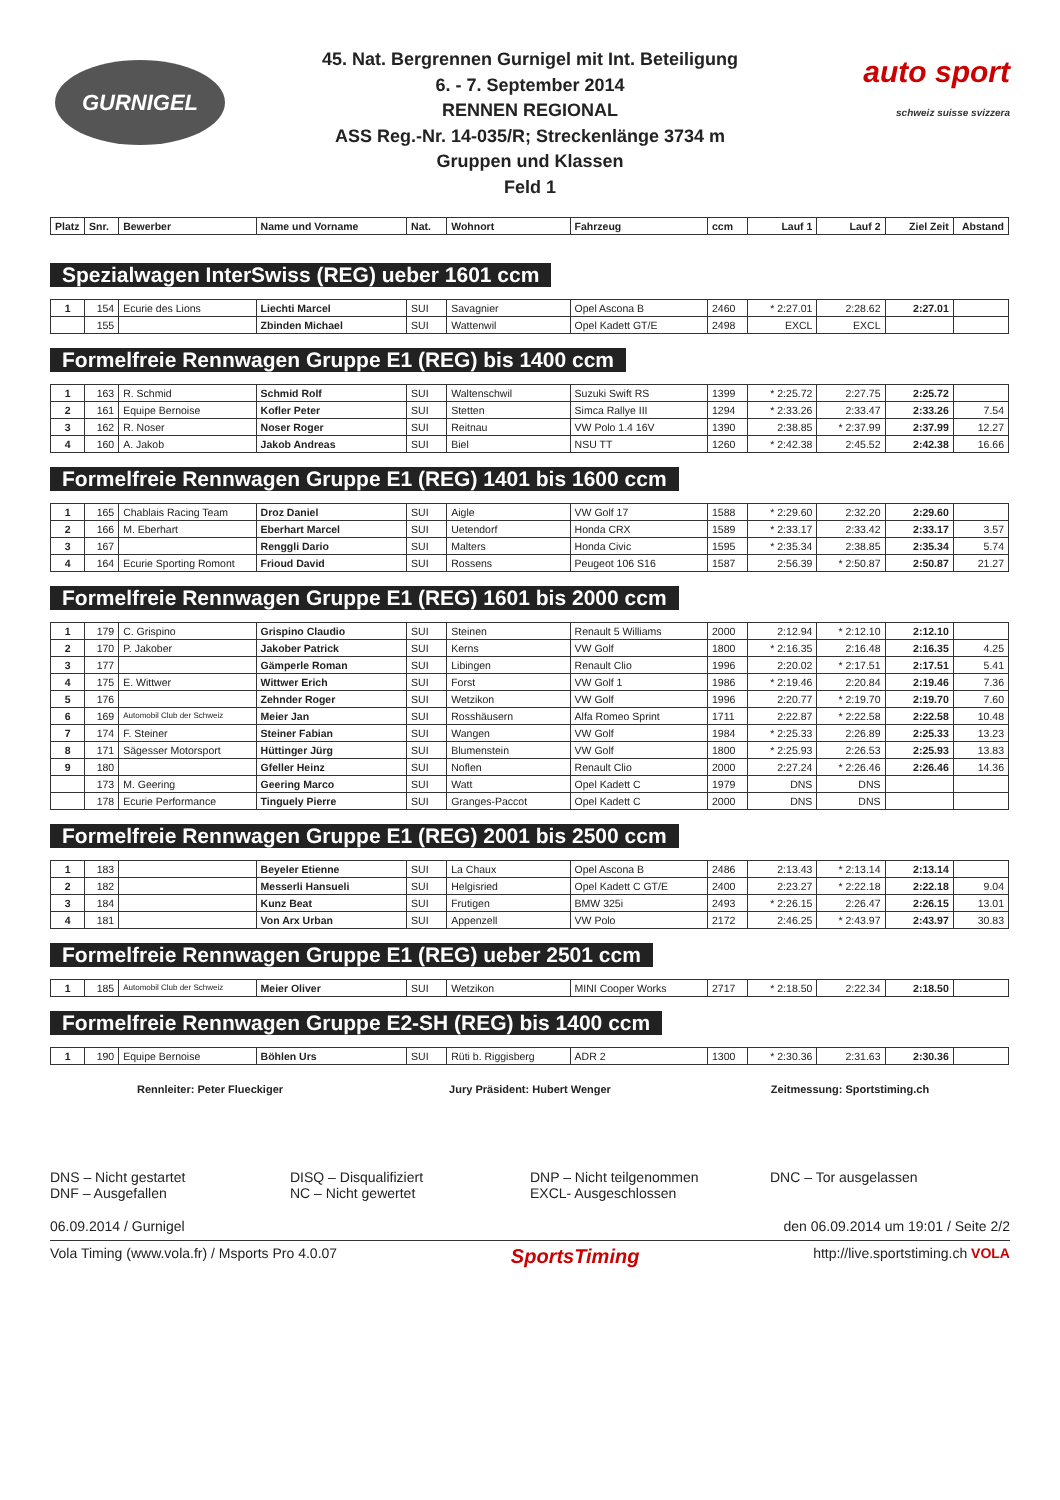GURNIGEL
auto sport
schweiz suisse svizzera
45. Nat. Bergrennen Gurnigel mit Int. Beteiligung
6. - 7. September 2014
RENNEN REGIONAL
ASS Reg.-Nr. 14-035/R; Streckenlänge 3734 m
Gruppen und Klassen
Feld 1
| Platz | Snr. | Bewerber | Name und Vorname | Nat. | Wohnort | Fahrzeug | ccm | Lauf 1 | Lauf 2 | Ziel Zeit | Abstand |
| --- | --- | --- | --- | --- | --- | --- | --- | --- | --- | --- | --- |
Spezialwagen InterSwiss (REG) ueber 1601 ccm
| 1 | 154 | Ecurie des Lions | Liechti Marcel | SUI | Savagnier | Opel Ascona B | 2460 | * 2:27.01 | 2:28.62 | 2:27.01 | |
| | 155 | | Zbinden Michael | SUI | Wattenwil | Opel Kadett GT/E | 2498 | EXCL | EXCL | | |
Formelfreie Rennwagen Gruppe E1 (REG) bis 1400 ccm
| 1 | 163 | R. Schmid | Schmid Rolf | SUI | Waltenschwil | Suzuki Swift RS | 1399 | * 2:25.72 | 2:27.75 | 2:25.72 | |
| 2 | 161 | Equipe Bernoise | Kofler Peter | SUI | Stetten | Simca Rallye III | 1294 | * 2:33.26 | 2:33.47 | 2:33.26 | 7.54 |
| 3 | 162 | R. Noser | Noser Roger | SUI | Reitnau | VW Polo 1.4 16V | 1390 | 2:38.85 | * 2:37.99 | 2:37.99 | 12.27 |
| 4 | 160 | A. Jakob | Jakob Andreas | SUI | Biel | NSU TT | 1260 | * 2:42.38 | 2:45.52 | 2:42.38 | 16.66 |
Formelfreie Rennwagen Gruppe E1 (REG) 1401 bis 1600 ccm
| 1 | 165 | Chablais Racing Team | Droz Daniel | SUI | Aigle | VW Golf 17 | 1588 | * 2:29.60 | 2:32.20 | 2:29.60 | |
| 2 | 166 | M. Eberhart | Eberhart Marcel | SUI | Uetendorf | Honda CRX | 1589 | * 2:33.17 | 2:33.42 | 2:33.17 | 3.57 |
| 3 | 167 | | Renggli Dario | SUI | Malters | Honda Civic | 1595 | * 2:35.34 | 2:38.85 | 2:35.34 | 5.74 |
| 4 | 164 | Ecurie Sporting Romont | Frioud David | SUI | Rossens | Peugeot 106 S16 | 1587 | 2:56.39 | * 2:50.87 | 2:50.87 | 21.27 |
Formelfreie Rennwagen Gruppe E1 (REG) 1601 bis 2000 ccm
| 1 | 179 | C. Grispino | Grispino Claudio | SUI | Steinen | Renault 5 Williams | 2000 | 2:12.94 | * 2:12.10 | 2:12.10 | |
| 2 | 170 | P. Jakober | Jakober Patrick | SUI | Kerns | VW Golf | 1800 | * 2:16.35 | 2:16.48 | 2:16.35 | 4.25 |
| 3 | 177 | | Gämperle Roman | SUI | Libingen | Renault Clio | 1996 | 2:20.02 | * 2:17.51 | 2:17.51 | 5.41 |
| 4 | 175 | E. Wittwer | Wittwer Erich | SUI | Forst | VW Golf 1 | 1986 | * 2:19.46 | 2:20.84 | 2:19.46 | 7.36 |
| 5 | 176 | | Zehnder Roger | SUI | Wetzikon | VW Golf | 1996 | 2:20.77 | * 2:19.70 | 2:19.70 | 7.60 |
| 6 | 169 | Automobil Club der Schweiz | Meier Jan | SUI | Rosshäusern | Alfa Romeo Sprint | 1711 | 2:22.87 | * 2:22.58 | 2:22.58 | 10.48 |
| 7 | 174 | F. Steiner | Steiner Fabian | SUI | Wangen | VW Golf | 1984 | * 2:25.33 | 2:26.89 | 2:25.33 | 13.23 |
| 8 | 171 | Sägesser Motorsport | Hüttinger Jürg | SUI | Blumenstein | VW Golf | 1800 | * 2:25.93 | 2:26.53 | 2:25.93 | 13.83 |
| 9 | 180 | | Gfeller Heinz | SUI | Noflen | Renault Clio | 2000 | 2:27.24 | * 2:26.46 | 2:26.46 | 14.36 |
| | 173 | M. Geering | Geering Marco | SUI | Watt | Opel Kadett C | 1979 | DNS | DNS | | |
| | 178 | Ecurie Performance | Tinguely Pierre | SUI | Granges-Paccot | Opel Kadett C | 2000 | DNS | DNS | | |
Formelfreie Rennwagen Gruppe E1 (REG) 2001 bis 2500 ccm
| 1 | 183 | | Beyeler Etienne | SUI | La Chaux | Opel Ascona B | 2486 | 2:13.43 | * 2:13.14 | 2:13.14 | |
| 2 | 182 | | Messerli Hansueli | SUI | Helgisried | Opel Kadett C GT/E | 2400 | 2:23.27 | * 2:22.18 | 2:22.18 | 9.04 |
| 3 | 184 | | Kunz Beat | SUI | Frutigen | BMW 325i | 2493 | * 2:26.15 | 2:26.47 | 2:26.15 | 13.01 |
| 4 | 181 | | Von Arx Urban | SUI | Appenzell | VW Polo | 2172 | 2:46.25 | * 2:43.97 | 2:43.97 | 30.83 |
Formelfreie Rennwagen Gruppe E1 (REG) ueber 2501 ccm
| 1 | 185 | Automobil Club der Schweiz | Meier Oliver | SUI | Wetzikon | MINI Cooper Works | 2717 | * 2:18.50 | 2:22.34 | 2:18.50 | |
Formelfreie Rennwagen Gruppe E2-SH (REG) bis 1400 ccm
| 1 | 190 | Equipe Bernoise | Böhlen Urs | SUI | Rüti b. Riggisberg | ADR 2 | 1300 | * 2:30.36 | 2:31.63 | 2:30.36 | |
Rennleiter: Peter Flueckiger Jury Präsident: Hubert Wenger Zeitmessung: Sportstiming.ch
DNS – Nicht gestartet
DNF – Ausgefallen
DISQ – Disqualifiziert
NC – Nicht gewertet
DNP – Nicht teilgenommen
EXCL- Ausgeschlossen
DNC – Tor ausgelassen
06.09.2014 / Gurnigel den 06.09.2014 um 19:01 / Seite 2/2
Vola Timing (www.vola.fr) / Msports Pro 4.0.07 SportsTiming http://live.sportstiming.ch VOLA